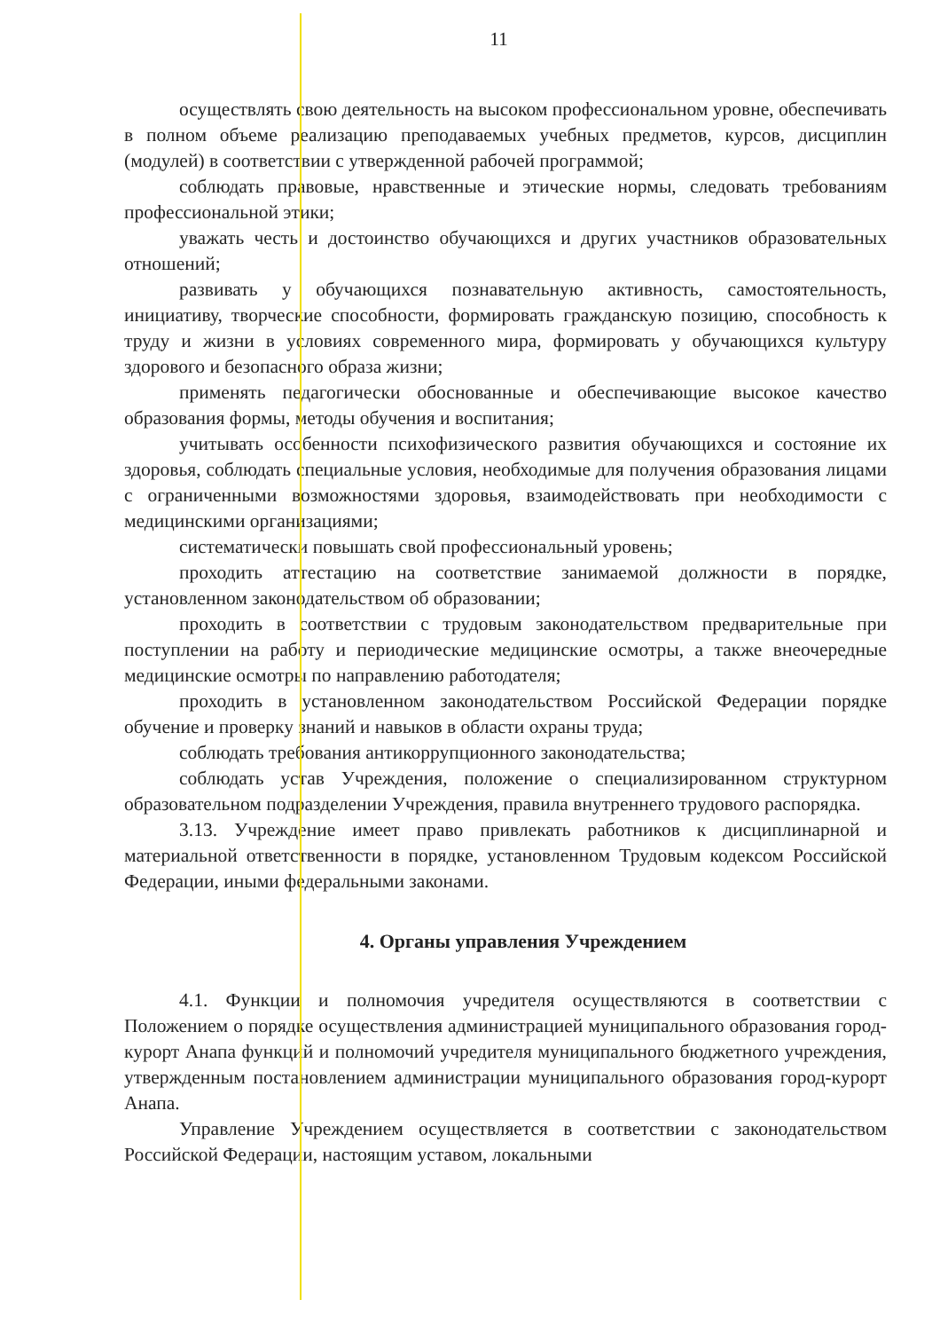11
осуществлять свою деятельность на высоком профессиональном уровне, обеспечивать в полном объеме реализацию преподаваемых учебных предметов, курсов, дисциплин (модулей) в соответствии с утвержденной рабочей программой;
соблюдать правовые, нравственные и этические нормы, следовать требованиям профессиональной этики;
уважать честь и достоинство обучающихся и других участников образовательных отношений;
развивать у обучающихся познавательную активность, самостоятельность, инициативу, творческие способности, формировать гражданскую позицию, способность к труду и жизни в условиях современного мира, формировать у обучающихся культуру здорового и безопасного образа жизни;
применять педагогически обоснованные и обеспечивающие высокое качество образования формы, методы обучения и воспитания;
учитывать особенности психофизического развития обучающихся и состояние их здоровья, соблюдать специальные условия, необходимые для получения образования лицами с ограниченными возможностями здоровья, взаимодействовать при необходимости с медицинскими организациями;
систематически повышать свой профессиональный уровень;
проходить аттестацию на соответствие занимаемой должности в порядке, установленном законодательством об образовании;
проходить в соответствии с трудовым законодательством предварительные при поступлении на работу и периодические медицинские осмотры, а также внеочередные медицинские осмотры по направлению работодателя;
проходить в установленном законодательством Российской Федерации порядке обучение и проверку знаний и навыков в области охраны труда;
соблюдать требования антикоррупционного законодательства;
соблюдать устав Учреждения, положение о специализированном структурном образовательном подразделении Учреждения, правила внутреннего трудового распорядка.
3.13. Учреждение имеет право привлекать работников к дисциплинарной и материальной ответственности в порядке, установленном Трудовым кодексом Российской Федерации, иными федеральными законами.
4. Органы управления Учреждением
4.1. Функции и полномочия учредителя осуществляются в соответствии с Положением о порядке осуществления администрацией муниципального образования город-курорт Анапа функций и полномочий учредителя муниципального бюджетного учреждения, утвержденным постановлением администрации муниципального образования город-курорт Анапа.
Управление Учреждением осуществляется в соответствии с законодательством Российской Федерации, настоящим уставом, локальными